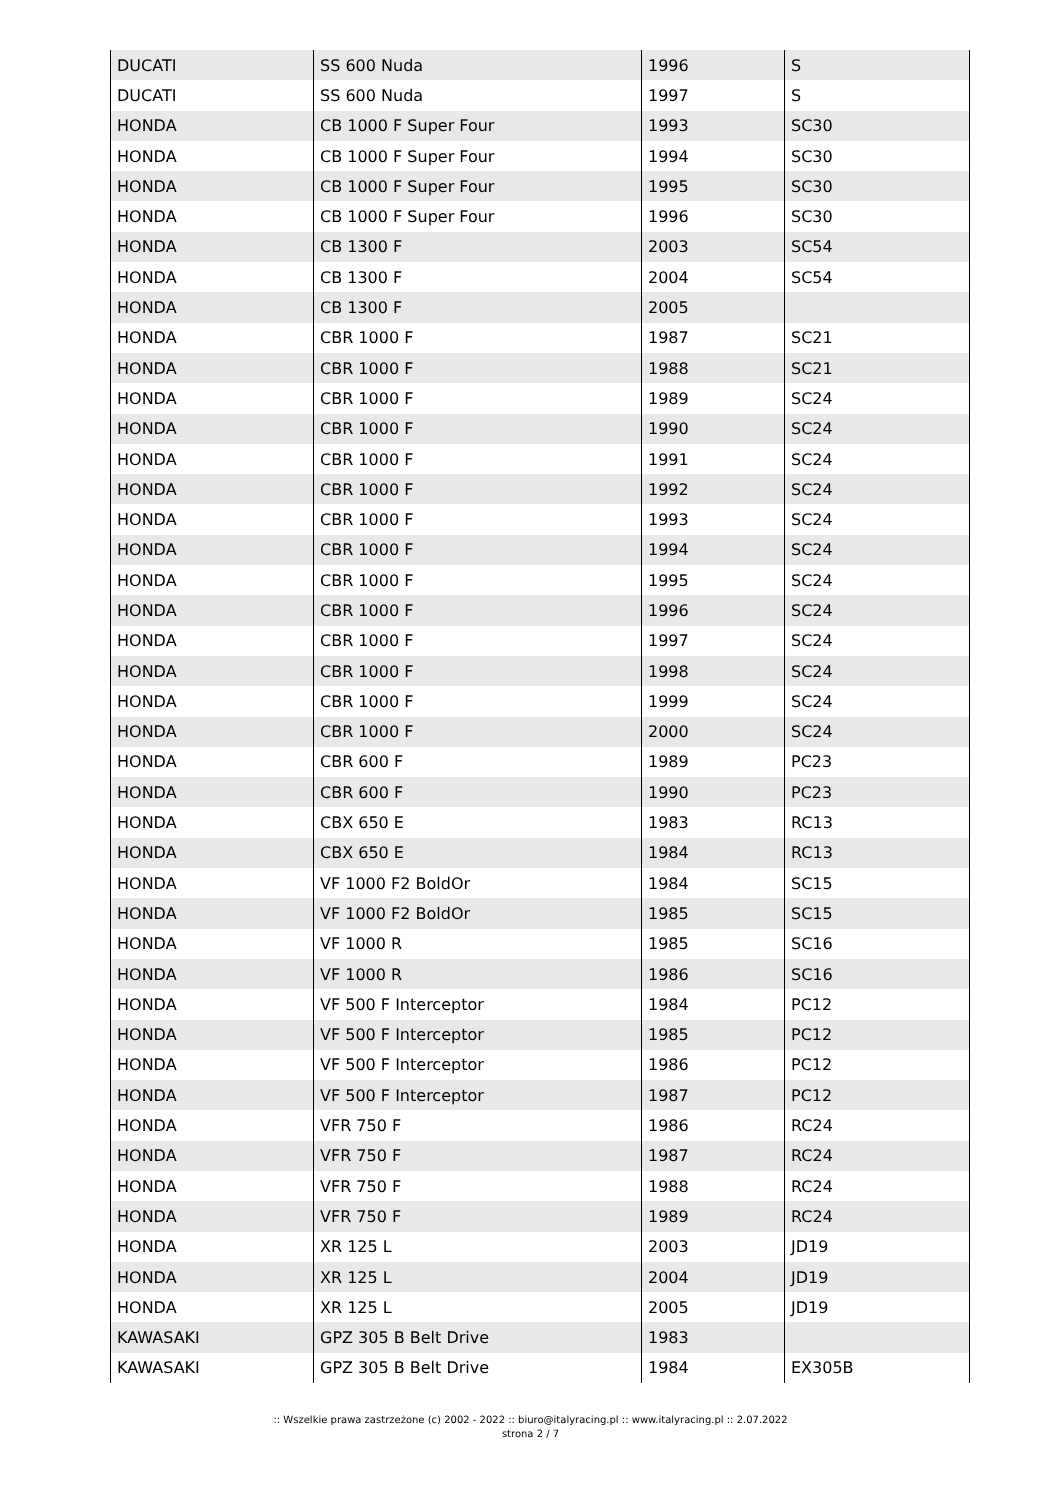| DUCATI | SS 600 Nuda | 1996 | S |
| DUCATI | SS 600 Nuda | 1997 | S |
| HONDA | CB 1000 F Super Four | 1993 | SC30 |
| HONDA | CB 1000 F Super Four | 1994 | SC30 |
| HONDA | CB 1000 F Super Four | 1995 | SC30 |
| HONDA | CB 1000 F Super Four | 1996 | SC30 |
| HONDA | CB 1300 F | 2003 | SC54 |
| HONDA | CB 1300 F | 2004 | SC54 |
| HONDA | CB 1300 F | 2005 | |
| HONDA | CBR 1000 F | 1987 | SC21 |
| HONDA | CBR 1000 F | 1988 | SC21 |
| HONDA | CBR 1000 F | 1989 | SC24 |
| HONDA | CBR 1000 F | 1990 | SC24 |
| HONDA | CBR 1000 F | 1991 | SC24 |
| HONDA | CBR 1000 F | 1992 | SC24 |
| HONDA | CBR 1000 F | 1993 | SC24 |
| HONDA | CBR 1000 F | 1994 | SC24 |
| HONDA | CBR 1000 F | 1995 | SC24 |
| HONDA | CBR 1000 F | 1996 | SC24 |
| HONDA | CBR 1000 F | 1997 | SC24 |
| HONDA | CBR 1000 F | 1998 | SC24 |
| HONDA | CBR 1000 F | 1999 | SC24 |
| HONDA | CBR 1000 F | 2000 | SC24 |
| HONDA | CBR 600 F | 1989 | PC23 |
| HONDA | CBR 600 F | 1990 | PC23 |
| HONDA | CBX 650 E | 1983 | RC13 |
| HONDA | CBX 650 E | 1984 | RC13 |
| HONDA | VF 1000 F2 BoldOr | 1984 | SC15 |
| HONDA | VF 1000 F2 BoldOr | 1985 | SC15 |
| HONDA | VF 1000 R | 1985 | SC16 |
| HONDA | VF 1000 R | 1986 | SC16 |
| HONDA | VF 500 F Interceptor | 1984 | PC12 |
| HONDA | VF 500 F Interceptor | 1985 | PC12 |
| HONDA | VF 500 F Interceptor | 1986 | PC12 |
| HONDA | VF 500 F Interceptor | 1987 | PC12 |
| HONDA | VFR 750 F | 1986 | RC24 |
| HONDA | VFR 750 F | 1987 | RC24 |
| HONDA | VFR 750 F | 1988 | RC24 |
| HONDA | VFR 750 F | 1989 | RC24 |
| HONDA | XR 125 L | 2003 | JD19 |
| HONDA | XR 125 L | 2004 | JD19 |
| HONDA | XR 125 L | 2005 | JD19 |
| KAWASAKI | GPZ 305 B Belt Drive | 1983 | |
| KAWASAKI | GPZ 305 B Belt Drive | 1984 | EX305B |
:: Wszelkie prawa zastrzeżone (c) 2002 - 2022 :: biuro@italyracing.pl :: www.italyracing.pl :: 2.07.2022
strona 2 / 7